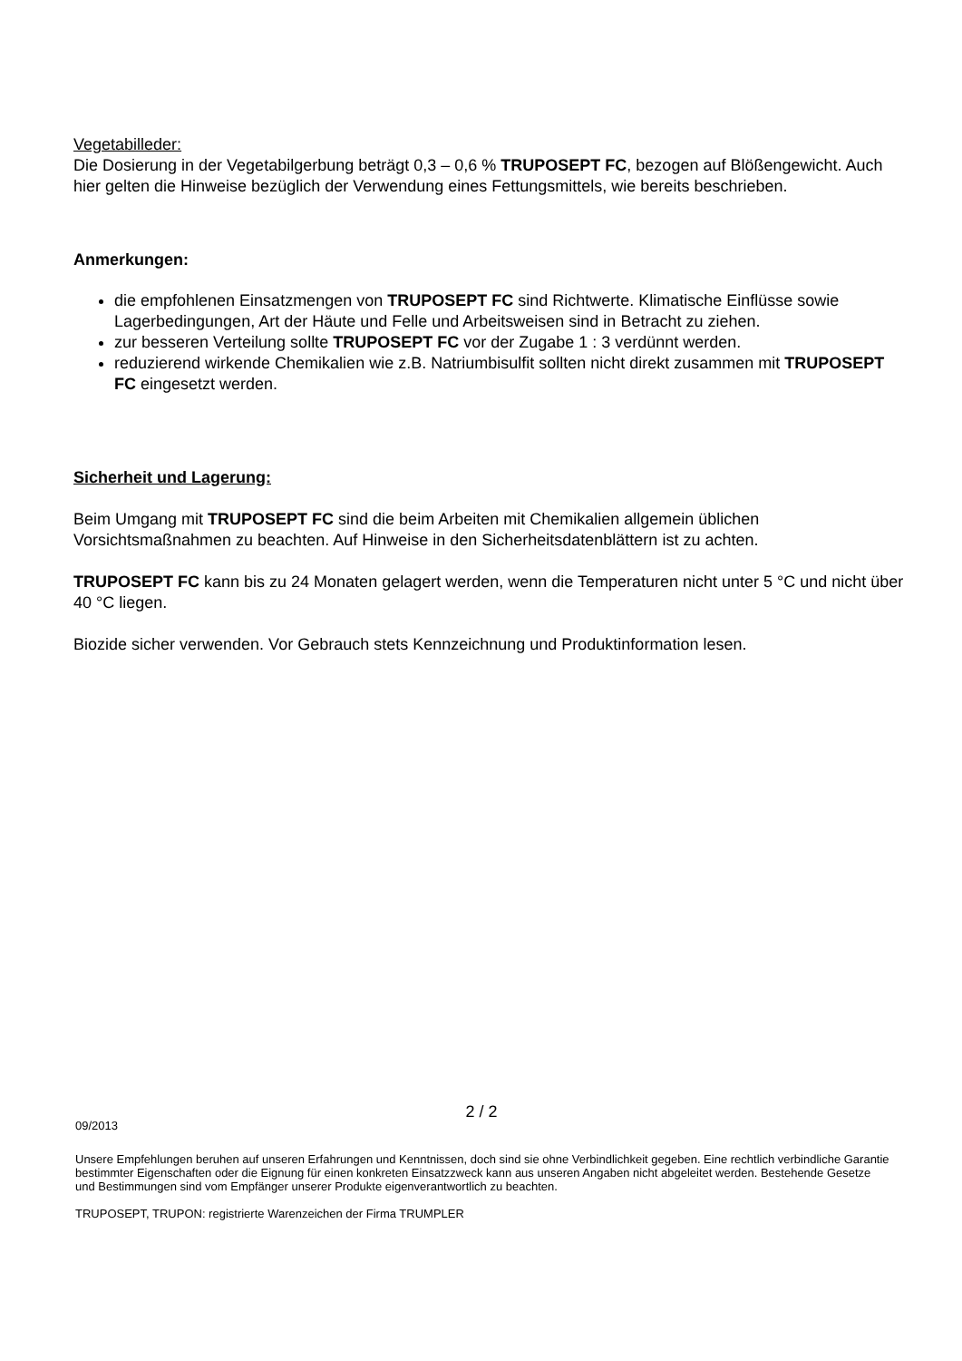Vegetabilleder:
Die Dosierung in der Vegetabilgerbung beträgt 0,3 – 0,6 % TRUPOSEPT FC, bezogen auf Blößengewicht. Auch hier gelten die Hinweise bezüglich der Verwendung eines Fettungsmittels, wie bereits beschrieben.
Anmerkungen:
die empfohlenen Einsatzmengen von TRUPOSEPT FC sind Richtwerte. Klimatische Einflüsse sowie Lagerbedingungen, Art der Häute und Felle und Arbeitsweisen sind in Betracht zu ziehen.
zur besseren Verteilung sollte TRUPOSEPT FC vor der Zugabe 1 : 3 verdünnt werden.
reduzierend wirkende Chemikalien wie z.B. Natriumbisulfit sollten nicht direkt zusammen mit TRUPOSEPT FC eingesetzt werden.
Sicherheit und Lagerung:
Beim Umgang mit TRUPOSEPT FC sind die beim Arbeiten mit Chemikalien allgemein üblichen Vorsichtsmaßnahmen zu beachten. Auf Hinweise in den Sicherheitsdatenblättern ist zu achten.
TRUPOSEPT FC kann bis zu 24 Monaten gelagert werden, wenn die Temperaturen nicht unter 5 °C und nicht über 40 °C liegen.
Biozide sicher verwenden. Vor Gebrauch stets Kennzeichnung und Produktinformation lesen.
2 / 2
09/2013
Unsere Empfehlungen beruhen auf unseren Erfahrungen und Kenntnissen, doch sind sie ohne Verbindlichkeit gegeben. Eine rechtlich verbindliche Garantie bestimmter Eigenschaften oder die Eignung für einen konkreten Einsatzzweck kann aus unseren Angaben nicht abgeleitet werden. Bestehende Gesetze und Bestimmungen sind vom Empfänger unserer Produkte eigenverantwortlich zu beachten.
TRUPOSEPT, TRUPON: registrierte Warenzeichen der Firma TRUMPLER